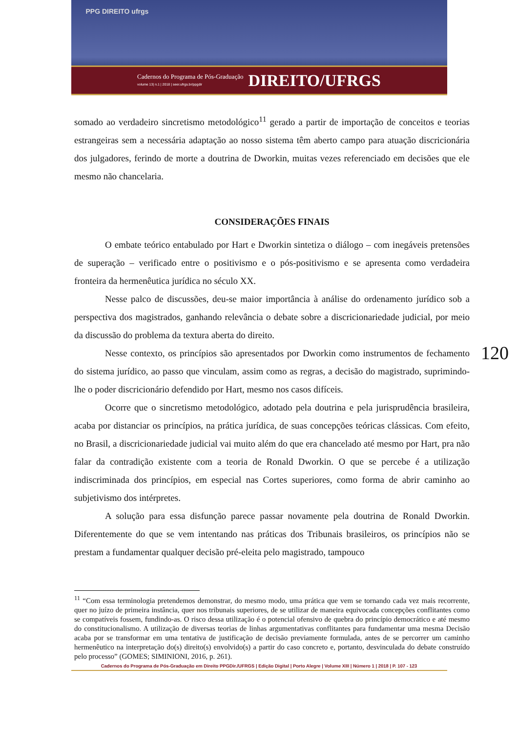PPG DIREITO ufrgs
Cadernos do Programa de Pós-Graduação
volume 13| n.1 | 2018 | seer.ufrgs.br/ppgdir
DIREITO/UFRGS
somado ao verdadeiro sincretismo metodológico<sup>11</sup> gerado a partir de importação de conceitos e teorias estrangeiras sem a necessária adaptação ao nosso sistema têm aberto campo para atuação discricionária dos julgadores, ferindo de morte a doutrina de Dworkin, muitas vezes referenciado em decisões que ele mesmo não chancelaria.
CONSIDERAÇÕES FINAIS
O embate teórico entabulado por Hart e Dworkin sintetiza o diálogo – com inegáveis pretensões de superação – verificado entre o positivismo e o pós-positivismo e se apresenta como verdadeira fronteira da hermenêutica jurídica no século XX.
Nesse palco de discussões, deu-se maior importância à análise do ordenamento jurídico sob a perspectiva dos magistrados, ganhando relevância o debate sobre a discricionariedade judicial, por meio da discussão do problema da textura aberta do direito.
Nesse contexto, os princípios são apresentados por Dworkin como instrumentos de fechamento do sistema jurídico, ao passo que vinculam, assim como as regras, a decisão do magistrado, suprimindo-lhe o poder discricionário defendido por Hart, mesmo nos casos difíceis.
Ocorre que o sincretismo metodológico, adotado pela doutrina e pela jurisprudência brasileira, acaba por distanciar os princípios, na prática jurídica, de suas concepções teóricas clássicas. Com efeito, no Brasil, a discricionariedade judicial vai muito além do que era chancelado até mesmo por Hart, pra não falar da contradição existente com a teoria de Ronald Dworkin. O que se percebe é a utilização indiscriminada dos princípios, em especial nas Cortes superiores, como forma de abrir caminho ao subjetivismo dos intérpretes.
A solução para essa disfunção parece passar novamente pela doutrina de Ronald Dworkin. Diferentemente do que se vem intentando nas práticas dos Tribunais brasileiros, os princípios não se prestam a fundamentar qualquer decisão pré-eleita pelo magistrado, tampouco
120
<sup>11</sup> “Com essa terminologia pretendemos demonstrar, do mesmo modo, uma prática que vem se tornando cada vez mais recorrente, quer no juízo de primeira instância, quer nos tribunais superiores, de se utilizar de maneira equivocada concepções conflitantes como se compatíveis fossem, fundindo-as. O risco dessa utilização é o potencial ofensivo de quebra do princípio democrático e até mesmo do constitucionalismo. A utilização de diversas teorias de linhas argumentativas conflitantes para fundamentar uma mesma Decisão acaba por se transformar em uma tentativa de justificação de decisão previamente formulada, antes de se percorrer um caminho hermenêutico na interpretação do(s) direito(s) envolvido(s) a partir do caso concreto e, portanto, desvinculada do debate construído pelo processo” (GOMES; SIMINIONI, 2016, p. 261).
Cadernos do Programa de Pós-Graduação em Direito PPGDir./UFRGS | Edição Digital | Porto Alegre | Volume XIII | Número 1 | 2018 | P. 107 - 123